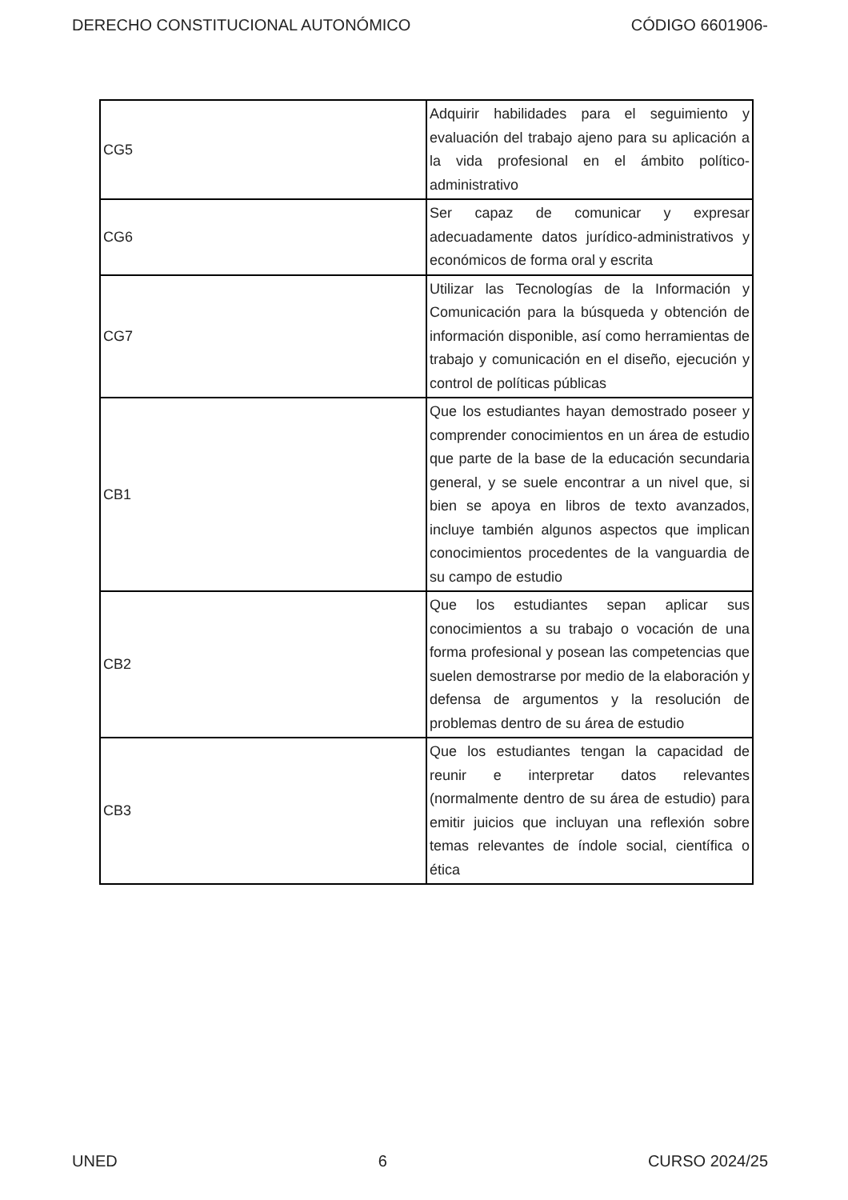DERECHO CONSTITUCIONAL AUTONÓMICO CÓDIGO 6601906-
| CG5 | Adquirir habilidades para el seguimiento y evaluación del trabajo ajeno para su aplicación a la vida profesional en el ámbito político-administrativo |
| CG6 | Ser capaz de comunicar y expresar adecuadamente datos jurídico-administrativos y económicos de forma oral y escrita |
| CG7 | Utilizar las Tecnologías de la Información y Comunicación para la búsqueda y obtención de información disponible, así como herramientas de trabajo y comunicación en el diseño, ejecución y control de políticas públicas |
| CB1 | Que los estudiantes hayan demostrado poseer y comprender conocimientos en un área de estudio que parte de la base de la educación secundaria general, y se suele encontrar a un nivel que, si bien se apoya en libros de texto avanzados, incluye también algunos aspectos que implican conocimientos procedentes de la vanguardia de su campo de estudio |
| CB2 | Que los estudiantes sepan aplicar sus conocimientos a su trabajo o vocación de una forma profesional y posean las competencias que suelen demostrarse por medio de la elaboración y defensa de argumentos y la resolución de problemas dentro de su área de estudio |
| CB3 | Que los estudiantes tengan la capacidad de reunir e interpretar datos relevantes (normalmente dentro de su área de estudio) para emitir juicios que incluyan una reflexión sobre temas relevantes de índole social, científica o ética |
UNED 6 CURSO 2024/25